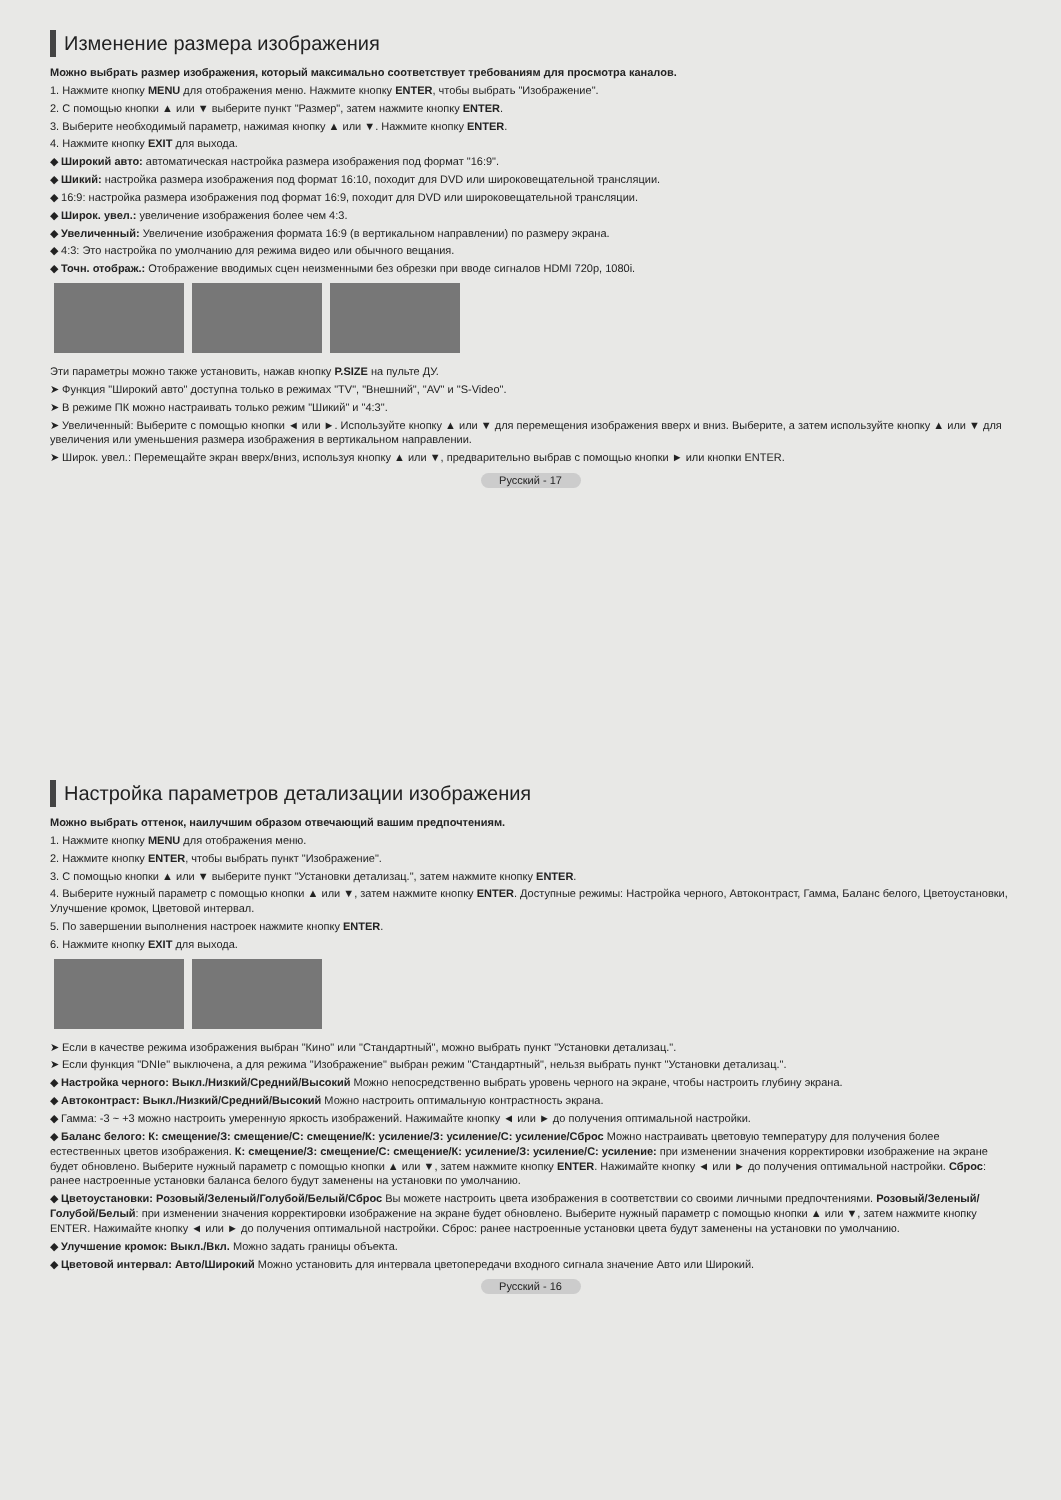Изменение размера изображения
Можно выбрать размер изображения, который максимально соответствует требованиям для просмотра каналов.
1. Нажмите кнопку MENU для отображения меню. Нажмите кнопку ENTER, чтобы выбрать "Изображение".
2. С помощью кнопки ▲ или ▼ выберите пункт "Размер", затем нажмите кнопку ENTER.
3. Выберите необходимый параметр, нажимая кнопку ▲ или ▼. Нажмите кнопку ENTER.
4. Нажмите кнопку EXIT для выхода.
◆ Широкий авто: автоматическая настройка размера изображения под формат "16:9".
◆ Шикий: настройка размера изображения под формат 16:10, походит для DVD или широковещательной трансляции.
◆ 16:9: настройка размера изображения под формат 16:9, походит для DVD или широковещательной трансляции.
◆ Широк. увел.: увеличение изображения более чем 4:3.
◆ Увеличенный: Увеличение изображения формата 16:9 (в вертикальном направлении) по размеру экрана.
◆ 4:3: Это настройка по умолчанию для режима видео или обычного вещания.
◆ Точн. отображ.: Отображение вводимых сцен неизменными без обрезки при вводе сигналов HDMI 720p, 1080i.
Эти параметры можно также установить, нажав кнопку P.SIZE на пульте ДУ.
➤ Функция "Широкий авто" доступна только в режимах "TV", "Внешний", "AV" и "S-Video".
➤ В режиме ПК можно настраивать только режим "Шикий" и "4:3".
➤ Увеличенный: Выберите с помощью кнопки ◄ или ►. Используйте кнопку ▲ или ▼ для перемещения изображения вверх и вниз. Выберите, а затем используйте кнопку ▲ или ▼ для увеличения или уменьшения размера изображения в вертикальном направлении.
➤ Широк. увел.: Перемещайте экран вверх/вниз, используя кнопку ▲ или ▼, предварительно выбрав с помощью кнопки ► или кнопки ENTER.
Русский - 17
Настройка параметров детализации изображения
Можно выбрать оттенок, наилучшим образом отвечающий вашим предпочтениям.
1. Нажмите кнопку MENU для отображения меню.
2. Нажмите кнопку ENTER, чтобы выбрать пункт "Изображение".
3. С помощью кнопки ▲ или ▼ выберите пункт "Установки детализац.", затем нажмите кнопку ENTER.
4. Выберите нужный параметр с помощью кнопки ▲ или ▼, затем нажмите кнопку ENTER. Доступные режимы: Настройка черного, Автоконтраст, Гамма, Баланс белого, Цветоустановки, Улучшение кромок, Цветовой интервал.
5. По завершении выполнения настроек нажмите кнопку ENTER.
6. Нажмите кнопку EXIT для выхода.
➤ Если в качестве режима изображения выбран "Кино" или "Стандартный", можно выбрать пункт "Установки детализац.".
➤ Если функция "DNIe" выключена, а для режима "Изображение" выбран режим "Стандартный", нельзя выбрать пункт "Установки детализац.".
◆ Настройка черного: Выкл./Низкий/Средний/Высокий Можно непосредственно выбрать уровень черного на экране, чтобы настроить глубину экрана.
◆ Автоконтраст: Выкл./Низкий/Средний/Высокий Можно настроить оптимальную контрастность экрана.
◆ Гамма: -3 ~ +3 можно настроить умеренную яркость изображений. Нажимайте кнопку ◄ или ► до получения оптимальной настройки.
◆ Баланс белого: К: смещение/З: смещение/С: смещение/К: усиление/З: усиление/С: усиление/Сброс Можно настраивать цветовую температуру для получения более естественных цветов изображения. К: смещение/З: смещение/С: смещение/К: усиление/З: усиление/С: усиление: при изменении значения корректировки изображение на экране будет обновлено. Выберите нужный параметр с помощью кнопки ▲ или ▼, затем нажмите кнопку ENTER. Нажимайте кнопку ◄ или ► до получения оптимальной настройки. Сброс: ранее настроенные установки баланса белого будут заменены на установки по умолчанию.
◆ Цветоустановки: Розовый/Зеленый/Голубой/Белый/Сброс Вы можете настроить цвета изображения в соответствии со своими личными предпочтениями. Розовый/Зеленый/Голубой/Белый: при изменении значения корректировки изображение на экране будет обновлено. Выберите нужный параметр с помощью кнопки ▲ или ▼, затем нажмите кнопку ENTER. Нажимайте кнопку ◄ или ► до получения оптимальной настройки. Сброс: ранее настроенные установки цвета будут заменены на установки по умолчанию.
◆ Улучшение кромок: Выкл./Вкл. Можно задать границы объекта.
◆ Цветовой интервал: Авто/Широкий Можно установить для интервала цветопередачи входного сигнала значение Авто или Широкий.
Русский - 16